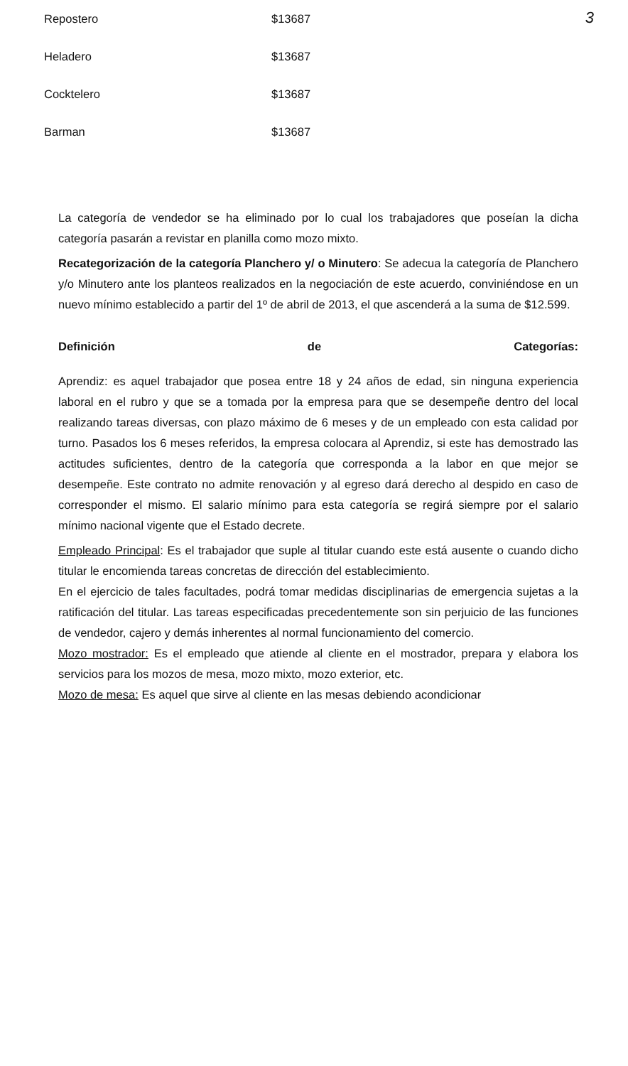3
| Repostero | $13687 |
| Heladero | $13687 |
| Cocktelero | $13687 |
| Barman | $13687 |
La categoría de vendedor se ha eliminado por lo cual los trabajadores que poseían la dicha categoría pasarán a revistar en planilla como mozo mixto.
Recategorización de la categoría Planchero y/ o Minutero: Se adecua la categoría de Planchero y/o Minutero ante los planteos realizados en la negociación de este acuerdo, conviniéndose en un nuevo mínimo establecido a partir del 1º de abril de 2013, el que ascenderá a la suma de $12.599.
Definición de Categorías:
Aprendiz: es aquel trabajador que posea entre 18 y 24 años de edad, sin ninguna experiencia laboral en el rubro y que se a tomada por la empresa para que se desempeñe dentro del local realizando tareas diversas, con plazo máximo de 6 meses y de un empleado con esta calidad por turno. Pasados los 6 meses referidos, la empresa colocara al Aprendiz, si este has demostrado las actitudes suficientes, dentro de la categoría que corresponda a la labor en que mejor se desempeñe. Este contrato no admite renovación y al egreso dará derecho al despido en caso de corresponder el mismo. El salario mínimo para esta categoría se regirá siempre por el salario mínimo nacional vigente que el Estado decrete.
Empleado Principal: Es el trabajador que suple al titular cuando este está ausente o cuando dicho titular le encomienda tareas concretas de dirección del establecimiento.
En el ejercicio de tales facultades, podrá tomar medidas disciplinarias de emergencia sujetas a la ratificación del titular. Las tareas especificadas precedentemente son sin perjuicio de las funciones de vendedor, cajero y demás inherentes al normal funcionamiento del comercio.
Mozo mostrador: Es el empleado que atiende al cliente en el mostrador, prepara y elabora los servicios para los mozos de mesa, mozo mixto, mozo exterior, etc.
Mozo de mesa: Es aquel que sirve al cliente en las mesas debiendo acondicionar